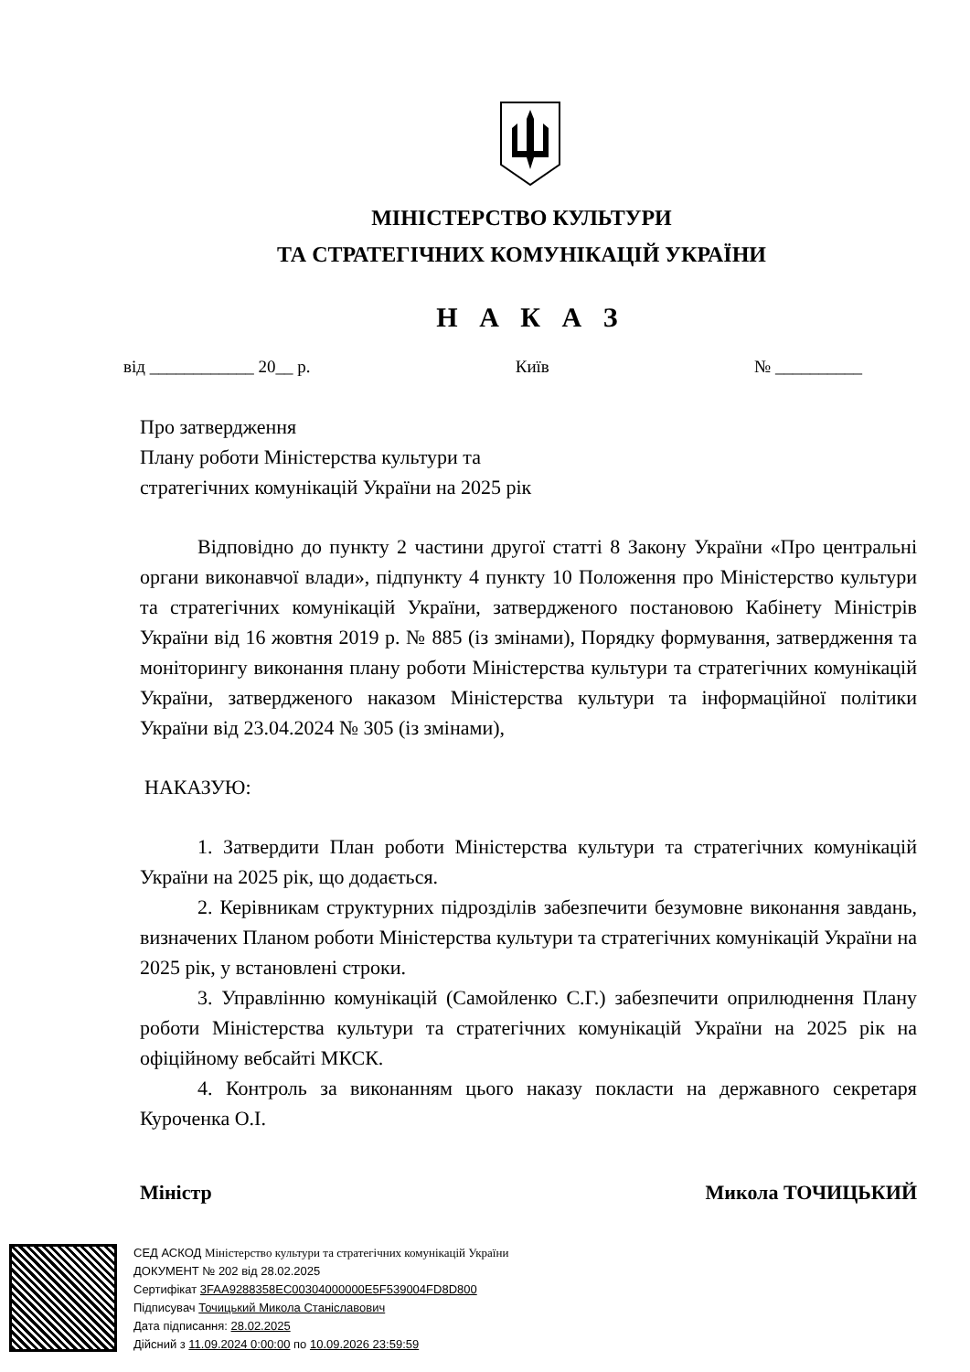МІНІСТЕРСТВО КУЛЬТУРИ
ТА СТРАТЕГІЧНИХ КОМУНІКАЦІЙ УКРАЇНИ
Н А К А З
від ____________ 20__ р. Київ № __________
Про затвердження
Плану роботи Міністерства культури та
стратегічних комунікацій України на 2025 рік
Відповідно до пункту 2 частини другої статті 8 Закону України «Про центральні органи виконавчої влади», підпункту 4 пункту 10 Положення про Міністерство культури та стратегічних комунікацій України, затвердженого постановою Кабінету Міністрів України від 16 жовтня 2019 р. № 885 (із змінами), Порядку формування, затвердження та моніторингу виконання плану роботи Міністерства культури та стратегічних комунікацій України, затвердженого наказом Міністерства культури та інформаційної політики України від 23.04.2024 № 305 (із змінами),
НАКАЗУЮ:
1. Затвердити План роботи Міністерства культури та стратегічних комунікацій України на 2025 рік, що додається.
2. Керівникам структурних підрозділів забезпечити безумовне виконання завдань, визначених Планом роботи Міністерства культури та стратегічних комунікацій України на 2025 рік, у встановлені строки.
3. Управлінню комунікацій (Самойленко С.Г.) забезпечити оприлюднення Плану роботи Міністерства культури та стратегічних комунікацій України на 2025 рік на офіційному вебсайті МКСК.
4. Контроль за виконанням цього наказу покласти на державного секретаря Куроченка О.І.
Міністр Микола ТОЧИЦЬКИЙ
СЕД АСКОД Міністерство культури та стратегічних комунікацій України
ДОКУМЕНТ № 202 від 28.02.2025
Сертифікат 3FAA9288358EC00304000000E5F539004FD8D800
Підписувач Точицький Микола Станіславович
Дата підписання: 28.02.2025
Дійсний з 11.09.2024 0:00:00 по 10.09.2026 23:59:59